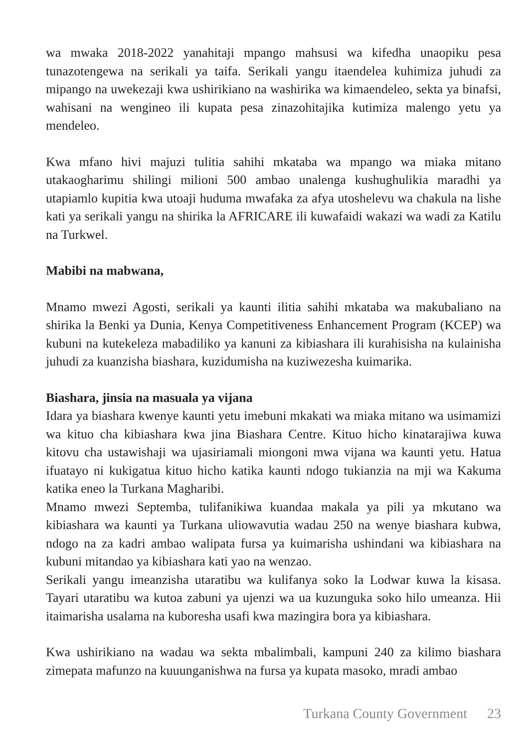wa mwaka 2018-2022 yanahitaji mpango mahsusi wa kifedha unaopiku pesa tunazotengewa na serikali ya taifa. Serikali yangu itaendelea kuhimiza juhudi za mipango na uwekezaji kwa ushirikiano na washirika wa kimaendeleo, sekta ya binafsi, wahisani na wengineo ili kupata pesa zinazohitajika kutimiza malengo yetu ya mendeleo.
Kwa mfano hivi majuzi tulitia sahihi mkataba wa mpango wa miaka mitano utakaogharimu shilingi milioni 500 ambao unalenga kushughulikia maradhi ya utapiamlo kupitia kwa utoaji huduma mwafaka za afya utoshelevu wa chakula na lishe kati ya serikali yangu na shirika la AFRICARE ili kuwafaidi wakazi wa wadi za Katilu na Turkwel.
Mabibi na mabwana,
Mnamo mwezi Agosti, serikali ya kaunti ilitia sahihi mkataba wa makubaliano na shirika la Benki ya Dunia, Kenya Competitiveness Enhancement Program (KCEP) wa kubuni na kutekeleza mabadiliko ya kanuni za kibiashara ili kurahisisha na kulainisha juhudi za kuanzisha biashara, kuzidumisha na kuziwezesha kuimarika.
Biashara, jinsia na masuala ya vijana
Idara ya biashara kwenye kaunti yetu imebuni mkakati wa miaka mitano wa usimamizi wa kituo cha kibiashara kwa jina Biashara Centre. Kituo hicho kinatarajiwa kuwa kitovu cha ustawishaji wa ujasiriamali miongoni mwa vijana wa kaunti yetu. Hatua ifuatayo ni kukigatua kituo hicho katika kaunti ndogo tukianzia na mji wa Kakuma katika eneo la Turkana Magharibi.
Mnamo mwezi Septemba, tulifanikiwa kuandaa makala ya pili ya mkutano wa kibiashara wa kaunti ya Turkana uliowavutia wadau 250 na wenye biashara kubwa, ndogo na za kadri ambao walipata fursa ya kuimarisha ushindani wa kibiashara na kubuni mitandao ya kibiashara kati yao na wenzao.
Serikali yangu imeanzisha utaratibu wa kulifanya soko la Lodwar kuwa la kisasa. Tayari utaratibu wa kutoa zabuni ya ujenzi wa ua kuzunguka soko hilo umeanza. Hii itaimarisha usalama na kuboresha usafi kwa mazingira bora ya kibiashara.
Kwa ushirikiano na wadau wa sekta mbalimbali, kampuni 240 za kilimo biashara zimepata mafunzo na kuuunganishwa na fursa ya kupata masoko, mradi ambao
Turkana County Government 23